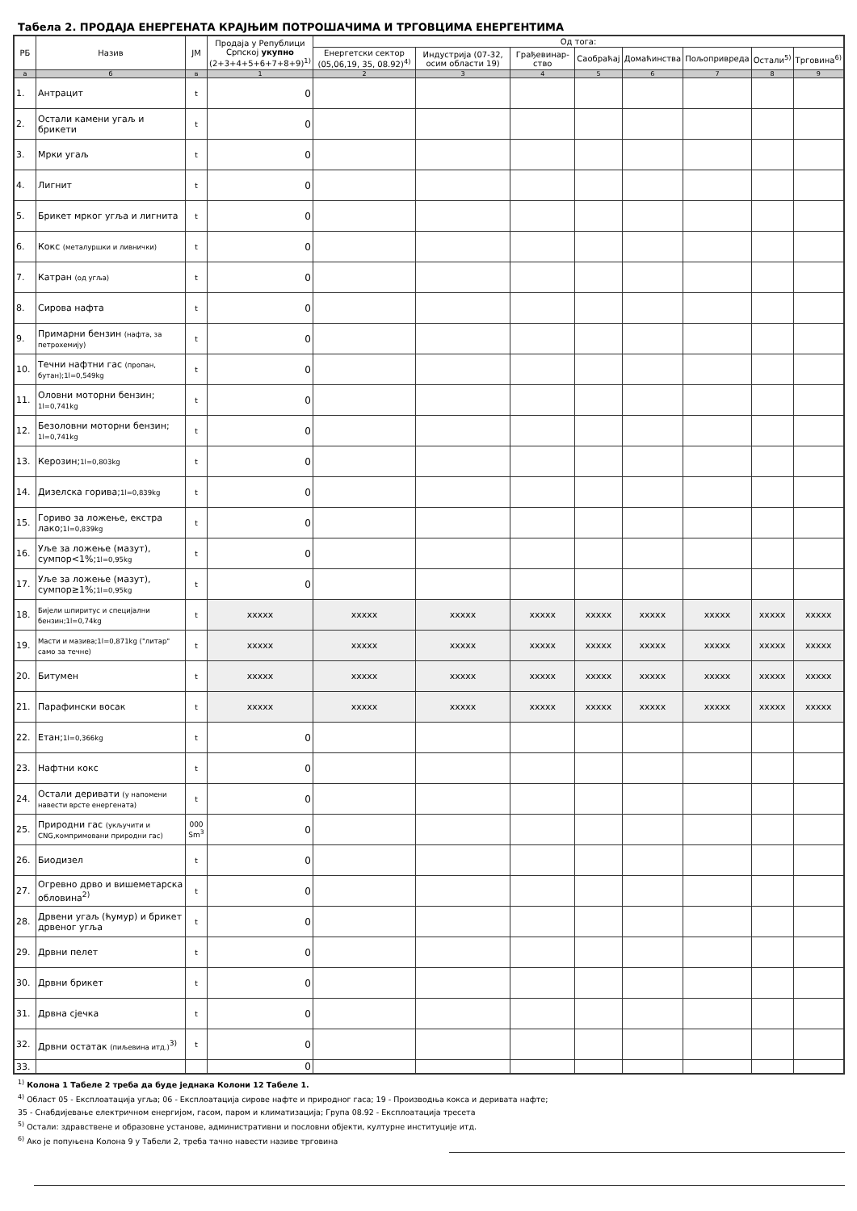Табела 2. ПРОДАЈА ЕНЕРГЕНАТА КРАЈЊИМ ПОТРОШАЧИМА И ТРГОВЦИМА ЕНЕРГЕНТИМА
| РБ | Назив | ЈМ | Продаја у Републици Српској укупно (2+3+4+5+6+7+8+9)<sup>1)</sup> | Од тога: | | | | | | | |
| --- | --- | --- | --- | --- | --- | --- | --- | --- | --- | --- | --- |
| | | | | Енергетски сектор (05,06,19, 35, 08.92)<sup>4)</sup> | Индустрија (07-32, осим области 19) | Грађевинар-ство | Саобраћај | Домаћинства | Пољопривреда | Остали<sup>5)</sup> | Трговина<sup>6)</sup> |
| а | б | в | 1 | 2 | 3 | 4 | 5 | 6 | 7 | 8 | 9 |
| 1. | Антрацит | t | 0 | | | | | | | | |
| 2. | Остали камени угаљ и брикети | t | 0 | | | | | | | | |
| 3. | Мрки угаљ | t | 0 | | | | | | | | |
| 4. | Лигнит | t | 0 | | | | | | | | |
| 5. | Брикет мрког угља и лигнита | t | 0 | | | | | | | | |
| 6. | Кокс (металуршки и ливнички) | t | 0 | | | | | | | | |
| 7. | Катран (од угља) | t | 0 | | | | | | | | |
| 8. | Сирова нафта | t | 0 | | | | | | | | |
| 9. | Примарни бензин (нафта, за петрохемију) | t | 0 | | | | | | | | |
| 10. | Течни нафтни гас (пропан, бутан);1l=0,549kg | t | 0 | | | | | | | | |
| 11. | Оловни моторни бензин; 1l=0,741kg | t | 0 | | | | | | | | |
| 12. | Безоловни моторни бензин; 1l=0,741kg | t | 0 | | | | | | | | |
| 13. | Керозин; 1l=0,803kg | t | 0 | | | | | | | | |
| 14. | Дизелска горива; 1l=0,839kg | t | 0 | | | | | | | | |
| 15. | Гориво за ложење, екстра лако; 1l=0,839kg | t | 0 | | | | | | | | |
| 16. | Уље за ложење (мазут), сумпор<1%; 1l=0,95kg | t | 0 | | | | | | | | |
| 17. | Уље за ложење (мазут), сумпор≥1%; 1l=0,95kg | t | 0 | | | | | | | | |
| 18. | Бијели шпиритус и специјални бензин;1l=0,74kg | t | xxxxx | xxxxx | xxxxx | xxxxx | xxxxx | xxxxx | xxxxx | xxxxx | xxxxx |
| 19. | Масти и мазива;1l=0,871kg ("литар" само за течне) | t | xxxxx | xxxxx | xxxxx | xxxxx | xxxxx | xxxxx | xxxxx | xxxxx | xxxxx |
| 20. | Битумен | t | xxxxx | xxxxx | xxxxx | xxxxx | xxxxx | xxxxx | xxxxx | xxxxx | xxxxx |
| 21. | Парафински восак | t | xxxxx | xxxxx | xxxxx | xxxxx | xxxxx | xxxxx | xxxxx | xxxxx | xxxxx |
| 22. | Етан; 1l=0,366kg | t | 0 | | | | | | | | |
| 23. | Нафтни кокс | t | 0 | | | | | | | | |
| 24. | Остали деривати (у напомени навести врсте енергената) | t | 0 | | | | | | | | |
| 25. | Природни гас (укључити и CNG,компримовани природни гас) | 000 Sm<sup>3</sup> | 0 | | | | | | | | |
| 26. | Биодизел | t | 0 | | | | | | | | |
| 27. | Огревно дрво и вишеметарска обловина<sup>2)</sup> | t | 0 | | | | | | | | |
| 28. | Дрвени угаљ (ћумур) и брикет дрвеног угља | t | 0 | | | | | | | | |
| 29. | Дрвни пелет | t | 0 | | | | | | | | |
| 30. | Дрвни брикет | t | 0 | | | | | | | | |
| 31. | Дрвна сјечка | t | 0 | | | | | | | | |
| 32. | Дрвни остатак (пиљевина итд.)<sup>3)</sup> | t | 0 | | | | | | | | |
| 33. | | | 0 | | | | | | | | |
<sup>1)</sup> Колона 1 Табеле 2 треба да буде једнака Колони 12 Табеле 1.
<sup>4)</sup> Област 05 - Експлоатација угља; 06 - Експлоатација сирове нафте и природног гаса; 19 - Производња кокса и деривата нафте;
35 - Снабдијевање електричном енергијом, гасом, паром и климатизација; Група 08.92 - Експлоатација тресета
<sup>5)</sup> Остали: здравствене и образовне установе, административни и пословни објекти, културне институције итд.
<sup>6)</sup> Ако је попуњена Колона 9 у Табели 2, треба тачно навести називе трговина